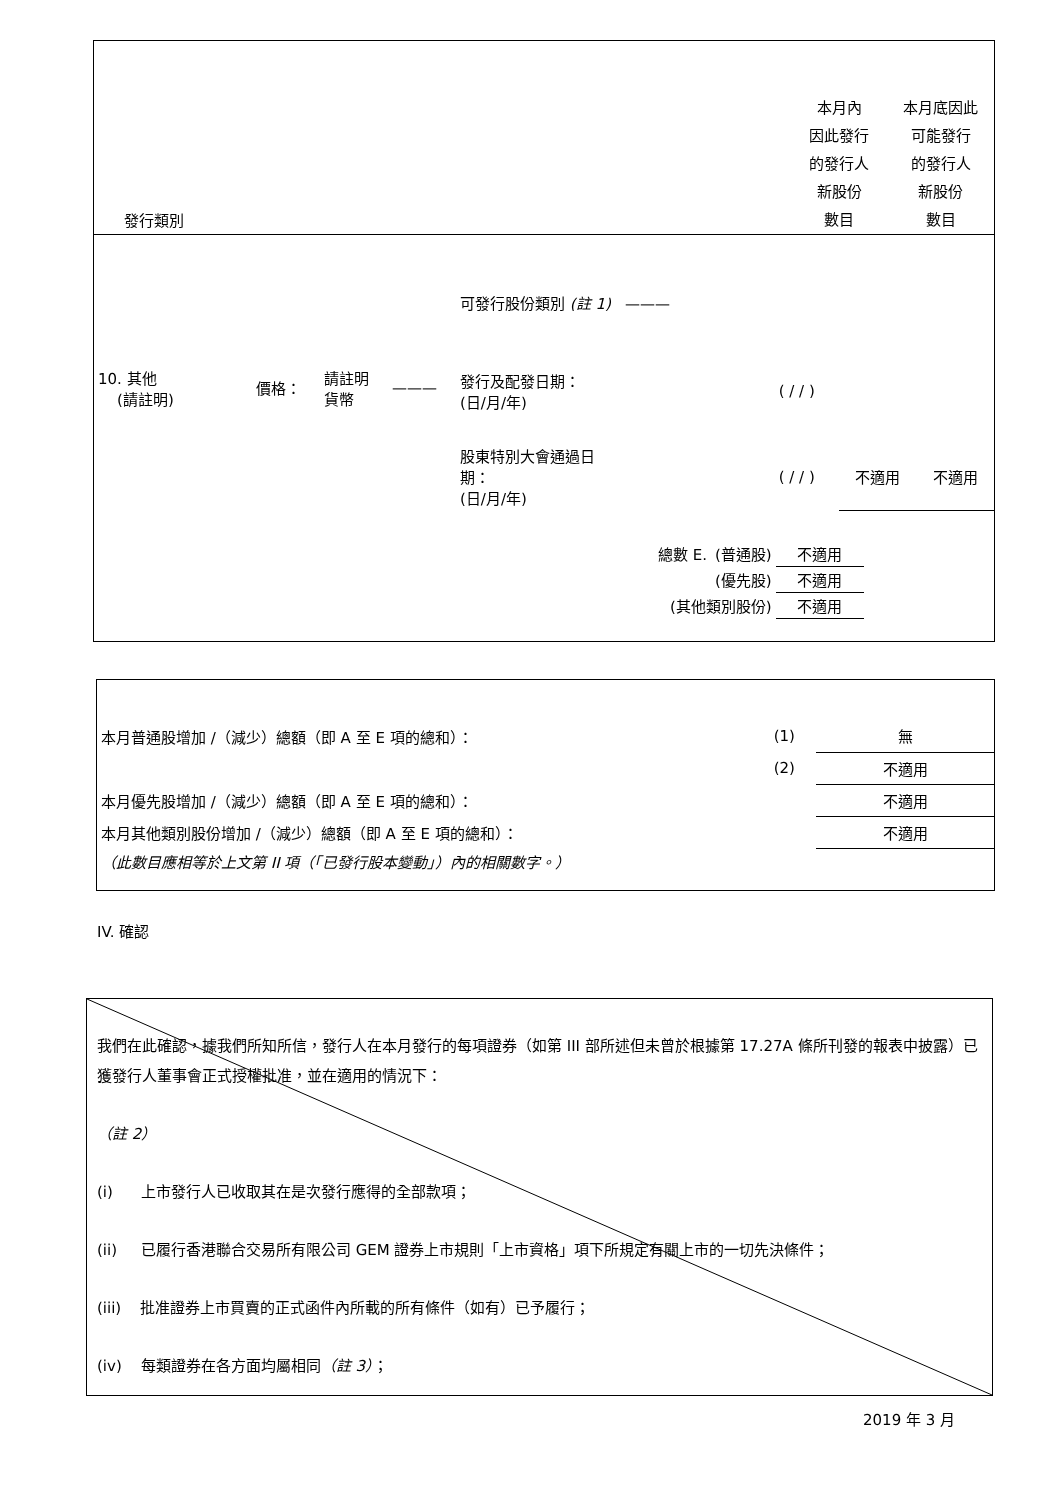發行類別
本月內
因此發行
的發行人
新股份
數目
本月底因此
可能發行
的發行人
新股份
數目
| 10. 其他 (請註明) | 價格： | 請註明 貨幣 | ——— | 可發行股份類別 (註 1) ——— | | | |
| | | | | 發行及配發日期： (日/月/年) | ( / / ) | | |
| | | | | 股東特別大會通過日 期： (日/月/年) | ( / / ) | 不適用 | 不適用 |
| 總數 E. | (普通股) | 不適用 |
| | (優先股) | 不適用 |
| (其他類別股份) | | 不適用 |
| 本月普通股增加 /（減少）總額（即 A 至 E 項的總和）： | (1) | 無 |
| | (2) | 不適用 |
| 本月優先股增加 /（減少）總額（即 A 至 E 項的總和）： | | 不適用 |
| 本月其他類別股份增加 /（減少）總額（即 A 至 E 項的總和）： | | 不適用 |
| （此數目應相等於上文第 II 項（「已發行股本變動」）內的相關數字。） | | |
IV. 確認
我們在此確認，據我們所知所信，發行人在本月發行的每項證券（如第 III 部所述但未曾於根據第 17.27A 條所刊發的報表中披露）已獲發行人董事會正式授權批准，並在適用的情況下：
（註 2）
(i) 上市發行人已收取其在是次發行應得的全部款項；
(ii) 已履行香港聯合交易所有限公司 GEM 證券上市規則「上市資格」項下所規定有關上市的一切先決條件；
(iii) 批准證券上市買賣的正式函件內所載的所有條件（如有）已予履行；
(iv) 每類證券在各方面均屬相同（註 3）；
2019 年 3 月